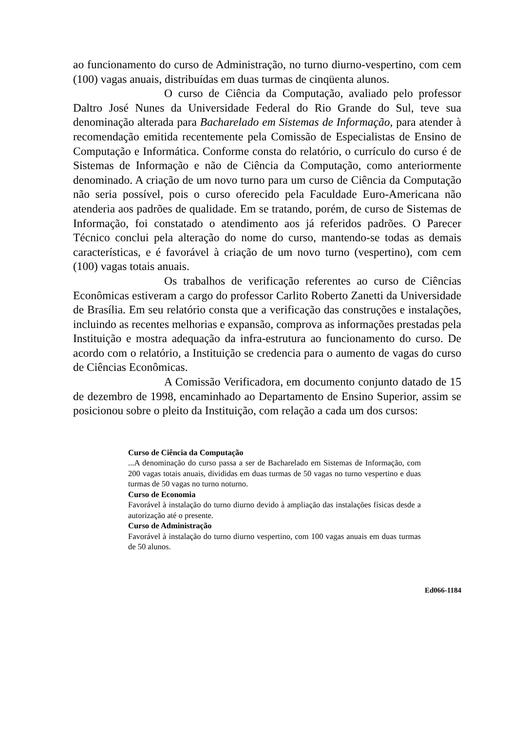ao funcionamento do curso de Administração, no turno diurno-vespertino, com cem (100) vagas anuais, distribuídas em duas turmas de cinqüenta alunos.
O curso de Ciência da Computação, avaliado pelo professor Daltro José Nunes da Universidade Federal do Rio Grande do Sul, teve sua denominação alterada para Bacharelado em Sistemas de Informação, para atender à recomendação emitida recentemente pela Comissão de Especialistas de Ensino de Computação e Informática. Conforme consta do relatório, o currículo do curso é de Sistemas de Informação e não de Ciência da Computação, como anteriormente denominado. A criação de um novo turno para um curso de Ciência da Computação não seria possível, pois o curso oferecido pela Faculdade Euro-Americana não atenderia aos padrões de qualidade. Em se tratando, porém, de curso de Sistemas de Informação, foi constatado o atendimento aos já referidos padrões. O Parecer Técnico conclui pela alteração do nome do curso, mantendo-se todas as demais características, e é favorável à criação de um novo turno (vespertino), com cem (100) vagas totais anuais.
Os trabalhos de verificação referentes ao curso de Ciências Econômicas estiveram a cargo do professor Carlito Roberto Zanetti da Universidade de Brasília. Em seu relatório consta que a verificação das construções e instalações, incluindo as recentes melhorias e expansão, comprova as informações prestadas pela Instituição e mostra adequação da infra-estrutura ao funcionamento do curso. De acordo com o relatório, a Instituição se credencia para o aumento de vagas do curso de Ciências Econômicas.
A Comissão Verificadora, em documento conjunto datado de 15 de dezembro de 1998, encaminhado ao Departamento de Ensino Superior, assim se posicionou sobre o pleito da Instituição, com relação a cada um dos cursos:
Curso de Ciência da Computação
...A denominação do curso passa a ser de Bacharelado em Sistemas de Informação, com 200 vagas totais anuais, divididas em duas turmas de 50 vagas no turno vespertino e duas turmas de 50 vagas no turno noturno.
Curso de Economia
Favorável à instalação do turno diurno devido à ampliação das instalações físicas desde a autorização até o presente.
Curso de Administração
Favorável à instalação do turno diurno vespertino, com 100 vagas anuais em duas turmas de 50 alunos.
Ed066-1184